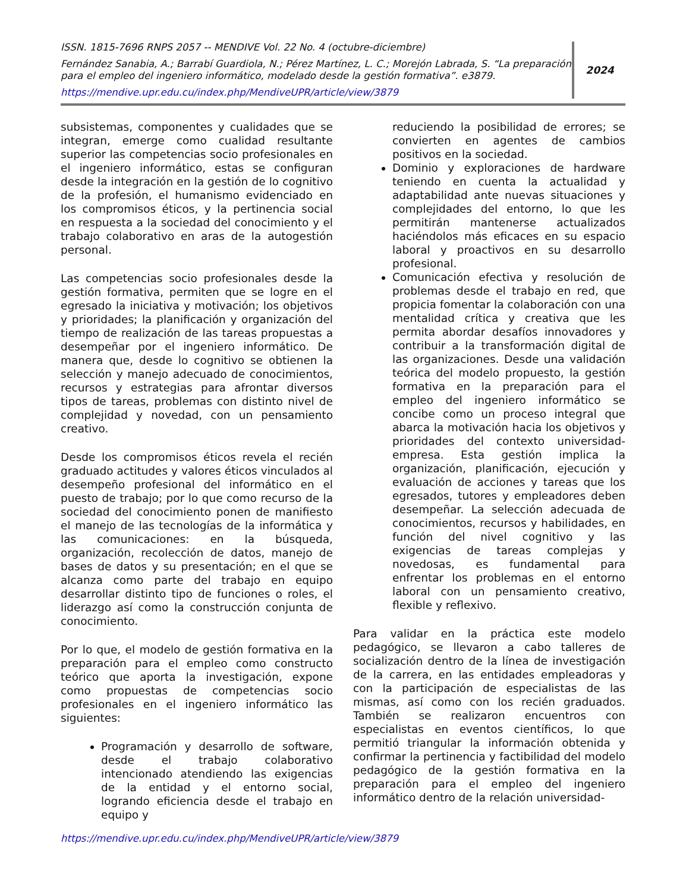ISSN. 1815-7696 RNPS 2057 -- MENDIVE Vol. 22 No. 4 (octubre-diciembre)
Fernández Sanabia, A.; Barrabí Guardiola, N.; Pérez Martínez, L. C.; Morejón Labrada, S. “La preparación para el empleo del ingeniero informático, modelado desde la gestión formativa”. e3879.
https://mendive.upr.edu.cu/index.php/MendiveUPR/article/view/3879
2024
subsistemas, componentes y cualidades que se integran, emerge como cualidad resultante superior las competencias socio profesionales en el ingeniero informático, estas se configuran desde la integración en la gestión de lo cognitivo de la profesión, el humanismo evidenciado en los compromisos éticos, y la pertinencia social en respuesta a la sociedad del conocimiento y el trabajo colaborativo en aras de la autogestión personal.
Las competencias socio profesionales desde la gestión formativa, permiten que se logre en el egresado la iniciativa y motivación; los objetivos y prioridades; la planificación y organización del tiempo de realización de las tareas propuestas a desempeñar por el ingeniero informático. De manera que, desde lo cognitivo se obtienen la selección y manejo adecuado de conocimientos, recursos y estrategias para afrontar diversos tipos de tareas, problemas con distinto nivel de complejidad y novedad, con un pensamiento creativo.
Desde los compromisos éticos revela el recién graduado actitudes y valores éticos vinculados al desempeño profesional del informático en el puesto de trabajo; por lo que como recurso de la sociedad del conocimiento ponen de manifiesto el manejo de las tecnologías de la informática y las comunicaciones: en la búsqueda, organización, recolección de datos, manejo de bases de datos y su presentación; en el que se alcanza como parte del trabajo en equipo desarrollar distinto tipo de funciones o roles, el liderazgo así como la construcción conjunta de conocimiento.
Por lo que, el modelo de gestión formativa en la preparación para el empleo como constructo teórico que aporta la investigación, expone como propuestas de competencias socio profesionales en el ingeniero informático las siguientes:
Programación y desarrollo de software, desde el trabajo colaborativo intencionado atendiendo las exigencias de la entidad y el entorno social, logrando eficiencia desde el trabajo en equipo y
reduciendo la posibilidad de errores; se convierten en agentes de cambios positivos en la sociedad.
Dominio y exploraciones de hardware teniendo en cuenta la actualidad y adaptabilidad ante nuevas situaciones y complejidades del entorno, lo que les permitirán mantenerse actualizados haciéndolos más eficaces en su espacio laboral y proactivos en su desarrollo profesional.
Comunicación efectiva y resolución de problemas desde el trabajo en red, que propicia fomentar la colaboración con una mentalidad crítica y creativa que les permita abordar desafíos innovadores y contribuir a la transformación digital de las organizaciones. Desde una validación teórica del modelo propuesto, la gestión formativa en la preparación para el empleo del ingeniero informático se concibe como un proceso integral que abarca la motivación hacia los objetivos y prioridades del contexto universidad-empresa. Esta gestión implica la organización, planificación, ejecución y evaluación de acciones y tareas que los egresados, tutores y empleadores deben desempeñar. La selección adecuada de conocimientos, recursos y habilidades, en función del nivel cognitivo y las exigencias de tareas complejas y novedosas, es fundamental para enfrentar los problemas en el entorno laboral con un pensamiento creativo, flexible y reflexivo.
Para validar en la práctica este modelo pedagógico, se llevaron a cabo talleres de socialización dentro de la línea de investigación de la carrera, en las entidades empleadoras y con la participación de especialistas de las mismas, así como con los recién graduados. También se realizaron encuentros con especialistas en eventos científicos, lo que permitió triangular la información obtenida y confirmar la pertinencia y factibilidad del modelo pedagógico de la gestión formativa en la preparación para el empleo del ingeniero informático dentro de la relación universidad-
https://mendive.upr.edu.cu/index.php/MendiveUPR/article/view/3879